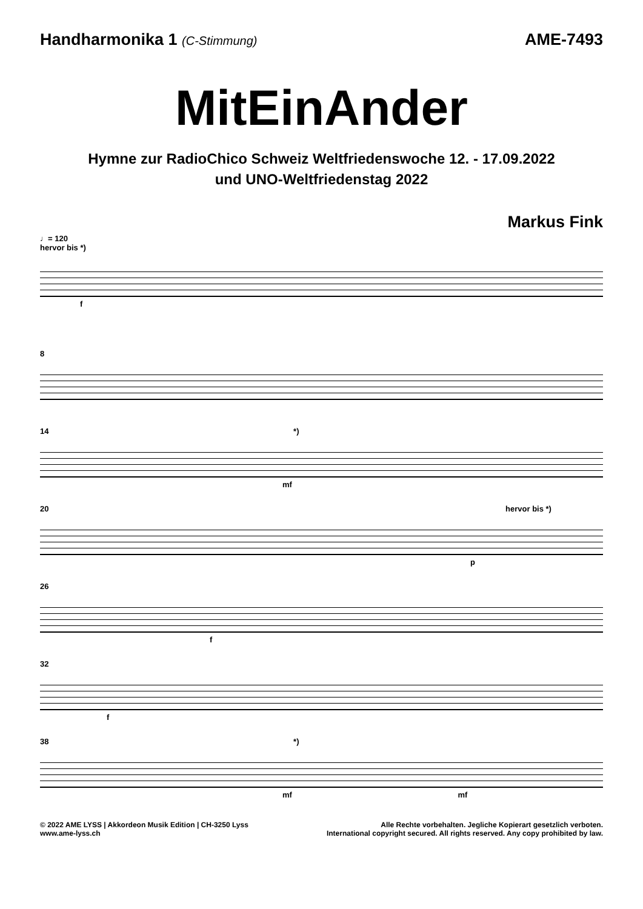Handharmonika 1 (C-Stimmung)
AME-7493
MitEinAnder
Hymne zur RadioChico Schweiz Weltfriedenswoche 12. - 17.09.2022
und UNO-Weltfriedenstag 2022
Markus Fink
♩= 120
hervor bis *)
f
8
14 *)
mf
20 hervor bis *)
p
26
f
32
f
38 *)
mf mf
© 2022 AME LYSS | Akkordeon Musik Edition | CH-3250 Lyss
www.ame-lyss.ch
Alle Rechte vorbehalten. Jegliche Kopierart gesetzlich verboten.
International copyright secured. All rights reserved. Any copy prohibited by law.